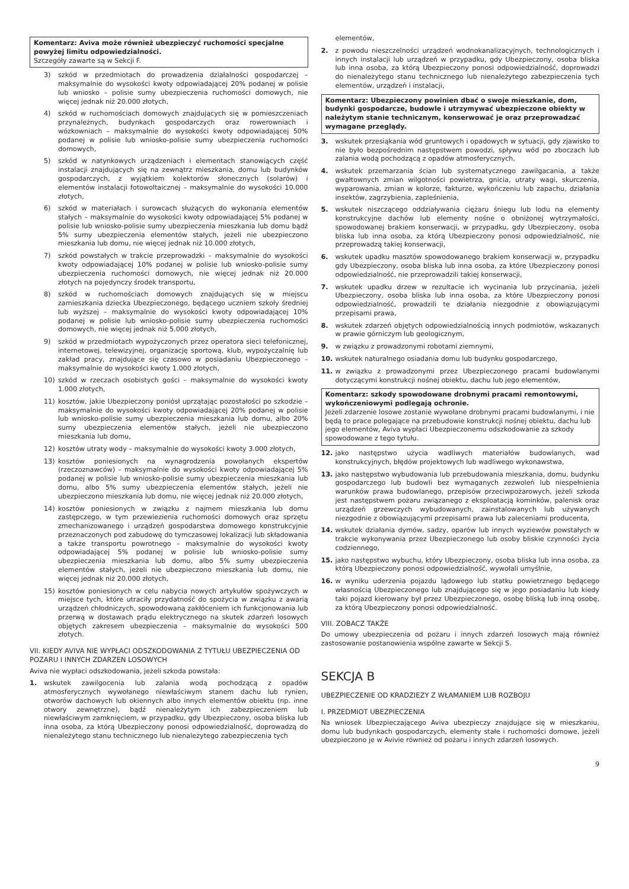Komentarz: Aviva może również ubezpieczyć ruchomości specjalne powyżej limitu odpowiedzialności.
Szczegóły zawarte są w Sekcji F.
3) szkód w przedmiotach do prowadzenia działalności gospodarczej – maksymalnie do wysokości kwoty odpowiadającej 20% podanej w polisie lub wniosko – polisie sumy ubezpieczenia ruchomości domowych, nie więcej jednak niż 20.000 złotych,
4) szkód w ruchomościach domowych znajdujących się w pomieszczeniach przynależnych, budynkach gospodarczych oraz rowerowniach i wózkowniach – maksymalnie do wysokości kwoty odpowiadającej 50% podanej w polisie lub wniosko-polisie sumy ubezpieczenia ruchomości domowych,
5) szkód w natynkowych urządzeniach i elementach stanowiących część instalacji znajdujących się na zewnątrz mieszkania, domu lub budynków gospodarczych, z wyjątkiem kolektorów słonecznych (solarów) i elementów instalacji fotowoltaicznej – maksymalnie do wysokości 10.000 złotych,
6) szkód w materiałach i surowcach służących do wykonania elementów stałych – maksymalnie do wysokości kwoty odpowiadającej 5% podanej w polisie lub wniosko-polisie sumy ubezpieczenia mieszkania lub domu bądź 5% sumy ubezpieczenia elementów stałych, jeżeli nie ubezpieczono mieszkania lub domu, nie więcej jednak niż 10.000 złotych,
7) szkód powstałych w trakcie przeprowadzki – maksymalnie do wysokości kwoty odpowiadającej 10% podanej w polisie lub wniosko-polisie sumy ubezpieczenia ruchomości domowych, nie więcej jednak niż 20.000 złotych na pojedynczy środek transportu,
8) szkód w ruchomościach domowych znajdujących się w miejscu zamieszkania dziecka Ubezpieczonego, będącego uczniem szkoły średniej lub wyższej – maksymalnie do wysokości kwoty odpowiadającej 10% podanej w polisie lub wniosko-polisie sumy ubezpieczenia ruchomości domowych, nie więcej jednak niż 5.000 złotych,
9) szkód w przedmiotach wypożyczonych przez operatora sieci telefonicznej, internetowej, telewizyjnej, organizację sportową, klub, wypożyczalnię lub zakład pracy, znajdujące się czasowo w posiadaniu Ubezpieczonego – maksymalnie do wysokości kwoty 1.000 złotych,
10) szkód w rzeczach osobistych gości – maksymalnie do wysokości kwoty 1.000 złotych,
11) kosztów, jakie Ubezpieczony poniósł uprzątając pozostałości po szkodzie – maksymalnie do wysokości kwoty odpowiadającej 20% podanej w polisie lub wniosko-polisie sumy ubezpieczenia mieszkania lub domu, albo 20% sumy ubezpieczenia elementów stałych, jeżeli nie ubezpieczono mieszkania lub domu,
12) kosztów utraty wody – maksymalnie do wysokości kwoty 3.000 złotych,
13) kosztów poniesionych na wynagrodzenia powołanych ekspertów (rzeczoznawców) – maksymalnie do wysokości kwoty odpowiadającej 5% podanej w polisie lub wniosko-polisie sumy ubezpieczenia mieszkania lub domu, albo 5% sumy ubezpieczenia elementów stałych, jeżeli nie ubezpieczono mieszkania lub domu, nie więcej jednak niż 20.000 złotych,
14) kosztów poniesionych w związku z najmem mieszkania lub domu zastępczego, w tym przewiezienia ruchomości domowych oraz sprzętu zmechanizowanego i urządzeń gospodarstwa domowego konstrukcyjnie przeznaczonych pod zabudowę do tymczasowej lokalizacji lub składowania a także transportu powrotnego – maksymalnie do wysokości kwoty odpowiadającej 5% podanej w polisie lub wniosko-polisie sumy ubezpieczenia mieszkania lub domu, albo 5% sumy ubezpieczenia elementów stałych, jeżeli nie ubezpieczono mieszkania lub domu, nie więcej jednak niż 20.000 złotych,
15) kosztów poniesionych w celu nabycia nowych artykułów spożywczych w miejsce tych, które utraciły przydatność do spożycia w związku z awarią urządzeń chłodniczych, spowodowaną zakłóceniem ich funkcjonowania lub przerwą w dostawach prądu elektrycznego na skutek zdarzeń losowych objętych zakresem ubezpieczenia – maksymalnie do wysokości 500 złotych.
VII. KIEDY AVIVA NIE WYPŁACI ODSZKODOWANIA Z TYTUŁU UBEZPIECZENIA OD POZARU I INNYCH ZDARZEN LOSOWYCH
Aviva nie wypłaci odszkodowania, jeżeli szkoda powstała:
1. wskutek zawilgocenia lub zalania wodą pochodzącą z opadów atmosferycznych wywołanego niewłaściwym stanem dachu lub rynien, otworów dachowych lub okiennych albo innych elementów obiektu (np. inne otwory zewnętrzne), bądź nienależytym ich zabezpieczeniem lub niewłaściwym zamknięciem, w przypadku, gdy Ubezpieczony, osoba bliska lub inna osoba, za którą Ubezpieczony ponosi odpowiedzialność, doprowadzą do nienależytego stanu technicznego lub nienależytego zabezpieczenia tych
elementów,
2. z powodu nieszczelności urządzeń wodnokanalizacyjnych, technologicznych i innych instalacji lub urządzeń w przypadku, gdy Ubezpieczony, osoba bliska lub inna osoba, za którą Ubezpieczony ponosi odpowiedzialność, doprowadzi do nienależytego stanu technicznego lub nienależytego zabezpieczenia tych elementów, urządzeń i instalacji,
Komentarz: Ubezpieczony powinien dbać o swoje mieszkanie, dom, budynki gospodarcze, budowle i utrzymywać ubezpieczone obiekty w należytym stanie technicznym, konserwować je oraz przeprowadzać wymagane przeglądy.
3. wskutek przesiąkania wód gruntowych i opadowych w sytuacji, gdy zjawisko to nie było bezpośrednim następstwem powodzi, spływu wód po zboczach lub zalania wodą pochodzącą z opadów atmosferycznych,
4. wskutek przemarzania ścian lub systematycznego zawilgacania, a także gwałtownych zmian wilgotności powietrza, gnicia, utraty wagi, skurczenia, wyparowania, zmian w kolorze, fakturze, wykończeniu lub zapachu, działania insektów, zagrzybienia, zapleśnienia,
5. wskutek niszczącego oddziaływania ciężaru śniegu lub lodu na elementy konstrukcyjne dachów lub elementy nośne o obniżonej wytrzymałości, spowodowanej brakiem konserwacji, w przypadku, gdy Ubezpieczony, osoba bliska lub inna osoba, za którą Ubezpieczony ponosi odpowiedzialność, nie przeprowadzą takiej konserwacji,
6. wskutek upadku masztów spowodowanego brakiem konserwacji w, przypadku gdy Ubezpieczony, osoba bliska lub inna osoba, za które Ubezpieczony ponosi odpowiedzialność, nie przeprowadzili takiej konserwacji,
7. wskutek upadku drzew w rezultacie ich wycinania lub przycinania, jeżeli Ubezpieczony, osoba bliska lub inna osoba, za które Ubezpieczony ponosi odpowiedzialność, prowadzili te działania niezgodnie z obowiązującymi przepisami prawa,
8. wskutek zdarzeń objętych odpowiedzialnością innych podmiotów, wskazanych w prawie górniczym lub geologicznym,
9. w związku z prowadzonymi robotami ziemnymi,
10. wskutek naturalnego osiadania domu lub budynku gospodarczego,
11. w związku z prowadzonymi przez Ubezpieczonego pracami budowlanymi dotyczącymi konstrukcji nośnej obiektu, dachu lub jego elementów,
Komentarz: szkody spowodowane drobnymi pracami remontowymi, wykończeniowymi podlegają ochronie.
Jeżeli zdarzenie losowe zostanie wywołane drobnymi pracami budowlanymi, i nie będą to prace polegające na przebudowie konstrukcji nośnej obiektu, dachu lub jego elementów, Aviva wypłaci Ubezpieczonemu odszkodowanie za szkody spowodowane z tego tytułu.
12. jako następstwo użycia wadliwych materiałów budowlanych, wad konstrukcyjnych, błędów projektowych lub wadliwego wykonawstwa,
13. jako następstwo wybudowania lub przebudowania mieszkania, domu, budynku gospodarczego lub budowli bez wymaganych zezwoleń lub niespełnienia warunków prawa budowlanego, przepisów przeciwpożarowych, jeżeli szkoda jest następstwem pożaru związanego z eksploatacją kominków, palenisk oraz urządzeń grzewczych wybudowanych, zainstalowanych lub używanych niezgodnie z obowiązującymi przepisami prawa lub zaleceniami producenta,
14. wskutek działania dymów, sadzy, oparów lub innych wyziewów powstałych w trakcie wykonywania przez Ubezpieczonego lub osoby bliskie czynności życia codziennego,
15. jako następstwo wybuchu, który Ubezpieczony, osoba bliska lub inna osoba, za którą Ubezpieczony ponosi odpowiedzialność, wywołali umyślnie,
16. w wyniku uderzenia pojazdu lądowego lub statku powietrznego będącego własnością Ubezpieczonego lub znajdującego się w jego posiadaniu lub kiedy taki pojazd kierowany był przez Ubezpieczonego, osobę bliską lub inną osobę, za którą Ubezpieczony ponosi odpowiedzialność.
VIII. ZOBACZ TAKŻE
Do umowy ubezpieczenia od pożaru i innych zdarzeń losowych mają również zastosowanie postanowienia wspólne zawarte w Sekcji S.
SEKCJA B
UBEZPIECZENIE OD KRADZIEZY Z WŁAMANIEM LUB ROZBOJU
I. PRZEDMIOT UBEZPIECZENIA
Na wniosek Ubezpieczającego Aviva ubezpieczy znajdujące się w mieszkaniu, domu lub budynkach gospodarczych, elementy stałe i ruchomości domowe, jeżeli ubezpieczono je w Avivie również od pożaru i innych zdarzeń losowych.
9